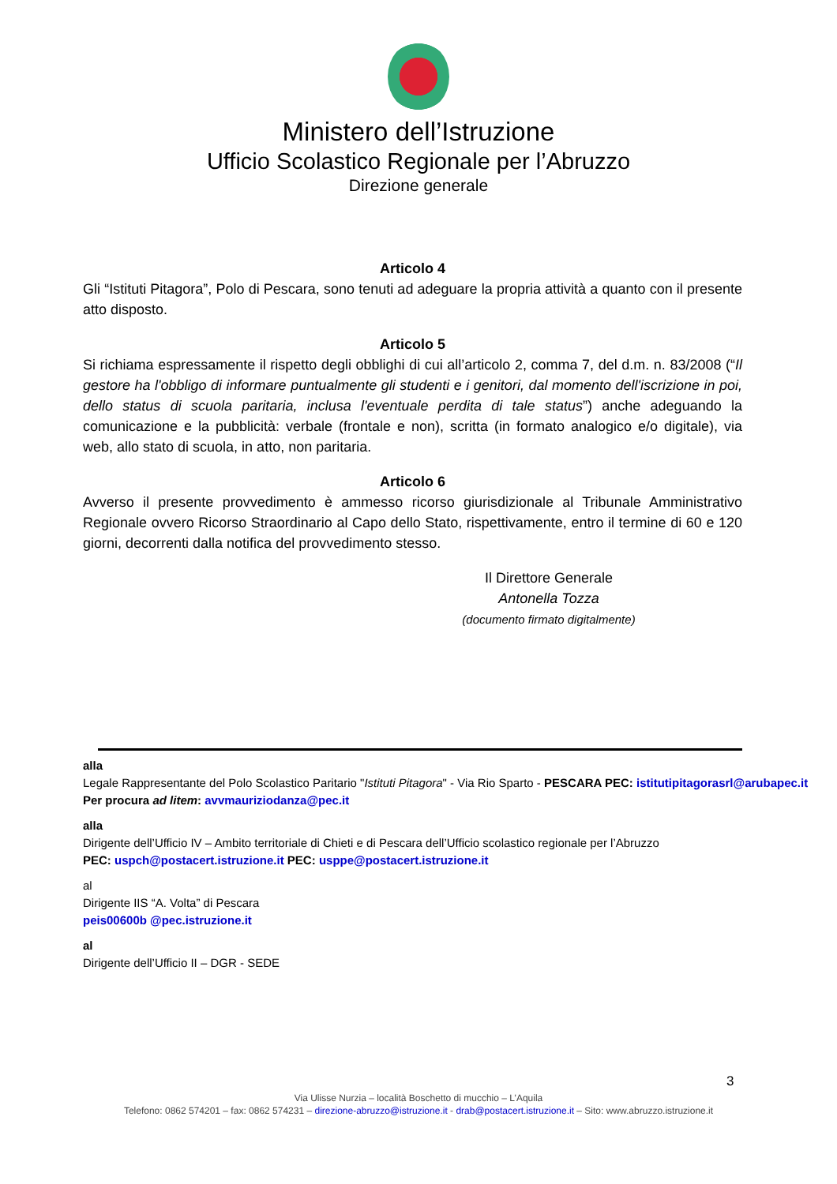Ministero dell’Istruzione
Ufficio Scolastico Regionale per l’Abruzzo
Direzione generale
Articolo 4
Gli “Istituti Pitagora”, Polo di Pescara, sono tenuti ad adeguare la propria attività a quanto con il presente atto disposto.
Articolo 5
Si richiama espressamente il rispetto degli obblighi di cui all’articolo 2, comma 7, del d.m. n. 83/2008 (“Il gestore ha l'obbligo di informare puntualmente gli studenti e i genitori, dal momento dell'iscrizione in poi, dello status di scuola paritaria, inclusa l'eventuale perdita di tale status”) anche adeguando la comunicazione e la pubblicità: verbale (frontale e non), scritta (in formato analogico e/o digitale), via web, allo stato di scuola, in atto, non paritaria.
Articolo 6
Avverso il presente provvedimento è ammesso ricorso giurisdizionale al Tribunale Amministrativo Regionale ovvero Ricorso Straordinario al Capo dello Stato, rispettivamente, entro il termine di 60 e 120 giorni, decorrenti dalla notifica del provvedimento stesso.
Il Direttore Generale
Antonella Tozza
(documento firmato digitalmente)
alla
Legale Rappresentante del Polo Scolastico Paritario "Istituti Pitagora" - Via Rio Sparto - PESCARA PEC: istitutipitagorasrl@arubapec.it
Per procura ad litem: avvmauriziodanza@pec.it
alla
Dirigente dell’Ufficio IV – Ambito territoriale di Chieti e di Pescara dell’Ufficio scolastico regionale per l’Abruzzo
PEC: uspch@postacert.istruzione.it PEC: usppe@postacert.istruzione.it
al
Dirigente IIS “A. Volta” di Pescara
peis00600b @pec.istruzione.it
al
Dirigente dell’Ufficio II – DGR - SEDE
3
Via Ulisse Nurzia – località Boschetto di mucchio – L’Aquila
Telefono: 0862 574201 – fax: 0862 574231 – direzione-abruzzo@istruzione.it - drab@postacert.istruzione.it – Sito: www.abruzzo.istruzione.it